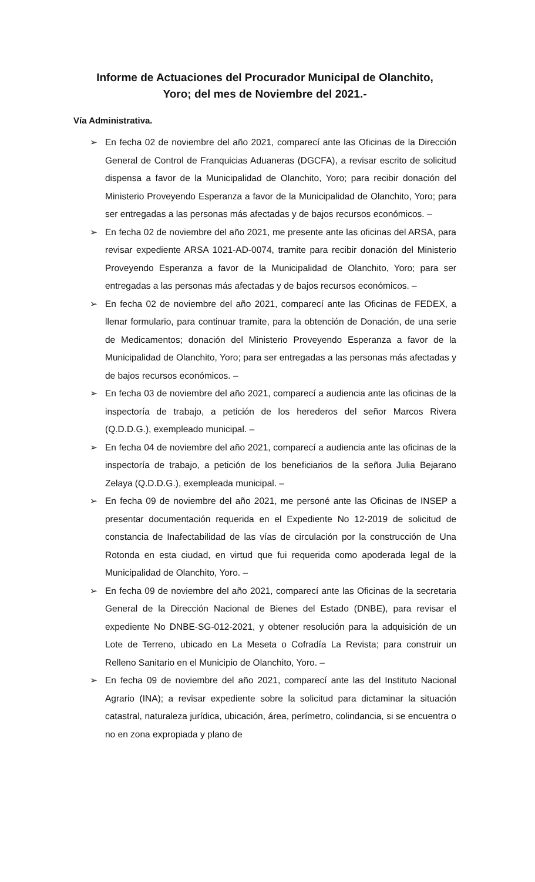Informe de Actuaciones del Procurador Municipal de Olanchito,
Yoro; del mes de Noviembre del 2021.-
Vía Administrativa.
➢ En fecha 02 de noviembre del año 2021, comparecí ante las Oficinas de la Dirección General de Control de Franquicias Aduaneras (DGCFA), a revisar escrito de solicitud dispensa a favor de la Municipalidad de Olanchito, Yoro; para recibir donación del Ministerio Proveyendo Esperanza a favor de la Municipalidad de Olanchito, Yoro; para ser entregadas a las personas más afectadas y de bajos recursos económicos. –
➢ En fecha 02 de noviembre del año 2021, me presente ante las oficinas del ARSA, para revisar expediente ARSA 1021-AD-0074, tramite para recibir donación del Ministerio Proveyendo Esperanza a favor de la Municipalidad de Olanchito, Yoro; para ser entregadas a las personas más afectadas y de bajos recursos económicos. –
➢ En fecha 02 de noviembre del año 2021, comparecí ante las Oficinas de FEDEX, a llenar formulario, para continuar tramite, para la obtención de Donación, de una serie de Medicamentos; donación del Ministerio Proveyendo Esperanza a favor de la Municipalidad de Olanchito, Yoro; para ser entregadas a las personas más afectadas y de bajos recursos económicos. –
➢ En fecha 03 de noviembre del año 2021, comparecí a audiencia ante las oficinas de la inspectoría de trabajo, a petición de los herederos del señor Marcos Rivera (Q.D.D.G.), exempleado municipal. –
➢ En fecha 04 de noviembre del año 2021, comparecí a audiencia ante las oficinas de la inspectoría de trabajo, a petición de los beneficiarios de la señora Julia Bejarano Zelaya (Q.D.D.G.), exempleada municipal. –
➢ En fecha 09 de noviembre del año 2021, me personé ante las Oficinas de INSEP a presentar documentación requerida en el Expediente No 12-2019 de solicitud de constancia de Inafectabilidad de las vías de circulación por la construcción de Una Rotonda en esta ciudad, en virtud que fui requerida como apoderada legal de la Municipalidad de Olanchito, Yoro. –
➢ En fecha 09 de noviembre del año 2021, comparecí ante las Oficinas de la secretaria General de la Dirección Nacional de Bienes del Estado (DNBE), para revisar el expediente No DNBE-SG-012-2021, y obtener resolución para la adquisición de un Lote de Terreno, ubicado en La Meseta o Cofradía La Revista; para construir un Relleno Sanitario en el Municipio de Olanchito, Yoro. –
➢ En fecha 09 de noviembre del año 2021, comparecí ante las del Instituto Nacional Agrario (INA); a revisar expediente sobre la solicitud para dictaminar la situación catastral, naturaleza jurídica, ubicación, área, perímetro, colindancia, si se encuentra o no en zona expropiada y plano de